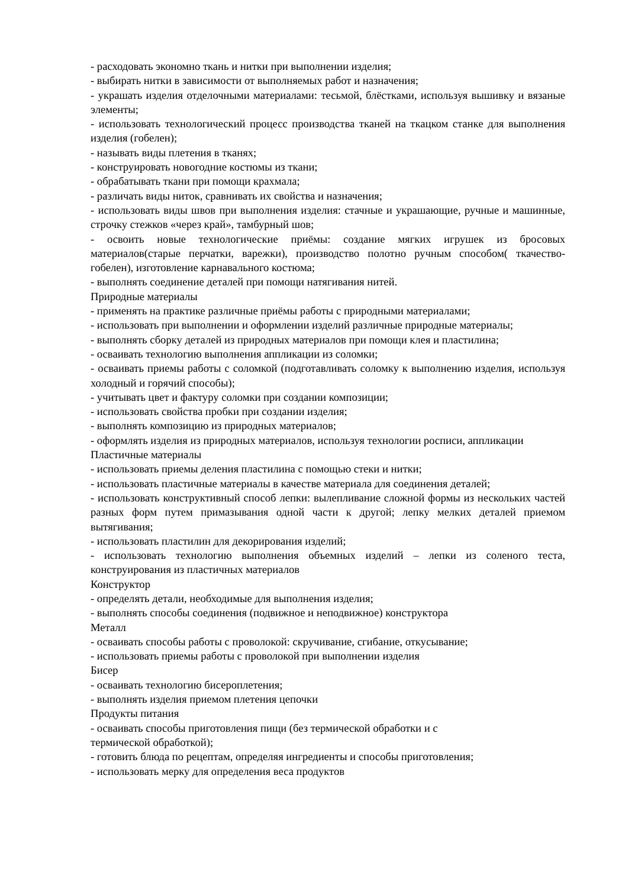- расходовать экономно ткань и нитки при выполнении изделия;
- выбирать нитки в зависимости от выполняемых работ и назначения;
- украшать изделия отделочными материалами: тесьмой, блёстками, используя вышивку и вязаные элементы;
- использовать технологический процесс производства тканей на ткацком станке для выполнения изделия (гобелен);
- называть виды плетения в тканях;
- конструировать новогодние костюмы из ткани;
- обрабатывать ткани при помощи крахмала;
- различать виды ниток, сравнивать их свойства и назначения;
- использовать виды швов при выполнения изделия: стачные и украшающие, ручные и машинные, строчку стежков «через край», тамбурный шов;
- освоить новые технологические приёмы: создание мягких игрушек из бросовых материалов(старые перчатки, варежки), производство полотно ручным способом( ткачество-гобелен), изготовление карнавального костюма;
- выполнять соединение деталей при помощи натягивания нитей.
Природные материалы
- применять на практике различные приёмы работы с природными материалами;
- использовать при выполнении и оформлении изделий различные природные материалы;
- выполнять сборку деталей из природных материалов при помощи клея и пластилина;
- осваивать технологию выполнения аппликации из соломки;
- осваивать приемы работы с соломкой (подготавливать соломку к выполнению изделия, используя холодный и горячий способы);
- учитывать цвет и фактуру соломки при создании композиции;
- использовать свойства пробки при создании изделия;
- выполнять композицию из природных материалов;
- оформлять изделия из природных материалов, используя технологии росписи, аппликации
Пластичные материалы
- использовать приемы деления пластилина с помощью стеки и нитки;
- использовать пластичные материалы в качестве материала для соединения деталей;
- использовать конструктивный способ лепки: вылепливание сложной формы из нескольких частей разных форм путем примазывания одной части к другой; лепку мелких деталей приемом вытягивания;
- использовать пластилин для декорирования изделий;
- использовать технологию выполнения объемных изделий – лепки из соленого теста, конструирования из пластичных материалов
Конструктор
- определять детали, необходимые для выполнения изделия;
- выполнять способы соединения (подвижное и неподвижное) конструктора
Металл
- осваивать способы работы с проволокой: скручивание, сгибание, откусывание;
- использовать приемы работы с проволокой при выполнении изделия
Бисер
- осваивать технологию бисероплетения;
- выполнять изделия приемом плетения цепочки
Продукты питания
- осваивать способы приготовления пищи (без термической обработки и с
термической обработкой);
- готовить блюда по рецептам, определяя ингредиенты и способы приготовления;
- использовать мерку для определения веса продуктов